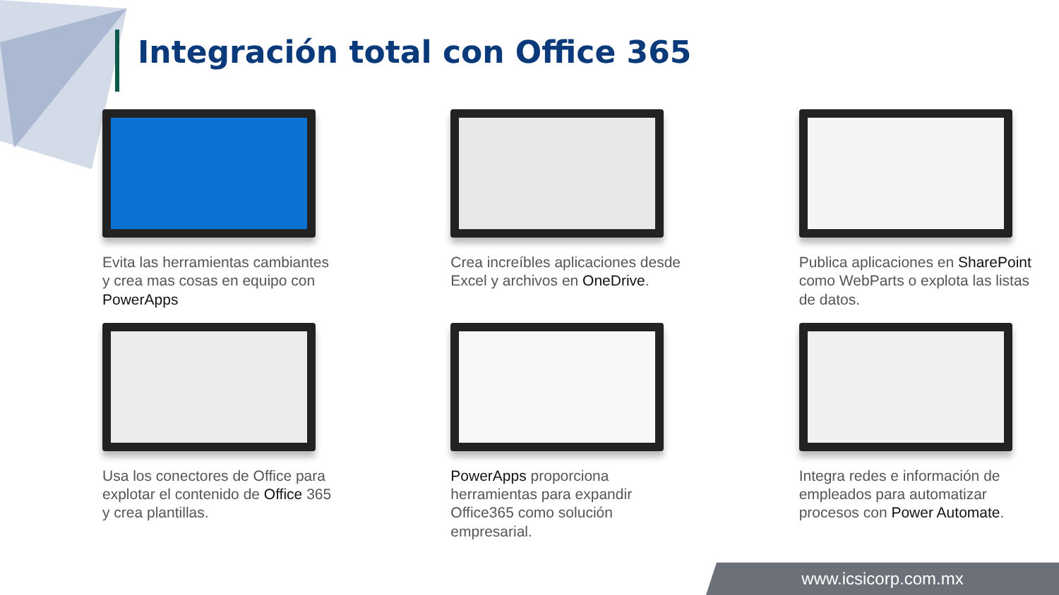Integración total con Office 365
Evita las herramientas cambiantes y crea mas cosas en equipo con PowerApps
Crea increíbles aplicaciones desde Excel y archivos en OneDrive.
Publica aplicaciones en SharePoint como WebParts o explota las listas de datos.
Usa los conectores de Office para explotar el contenido de Office 365 y crea plantillas.
PowerApps proporciona herramientas para expandir Office365 como solución empresarial.
Integra redes e información de empleados para automatizar procesos con Power Automate.
www.icsicorp.com.mx